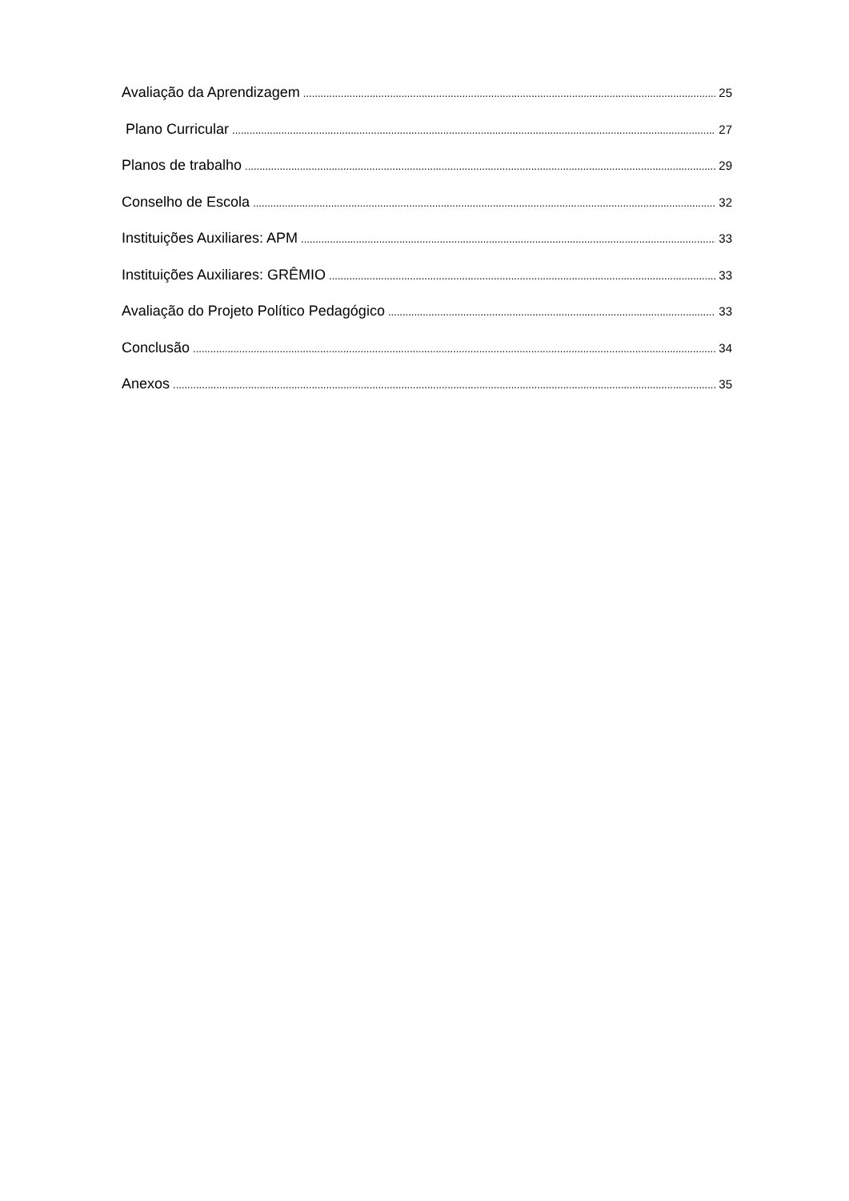Avaliação da Aprendizagem 25
Plano Curricular 27
Planos de trabalho 29
Conselho de Escola 32
Instituições Auxiliares: APM 33
Instituições Auxiliares: GRÊMIO 33
Avaliação do Projeto Político Pedagógico 33
Conclusão 34
Anexos 35